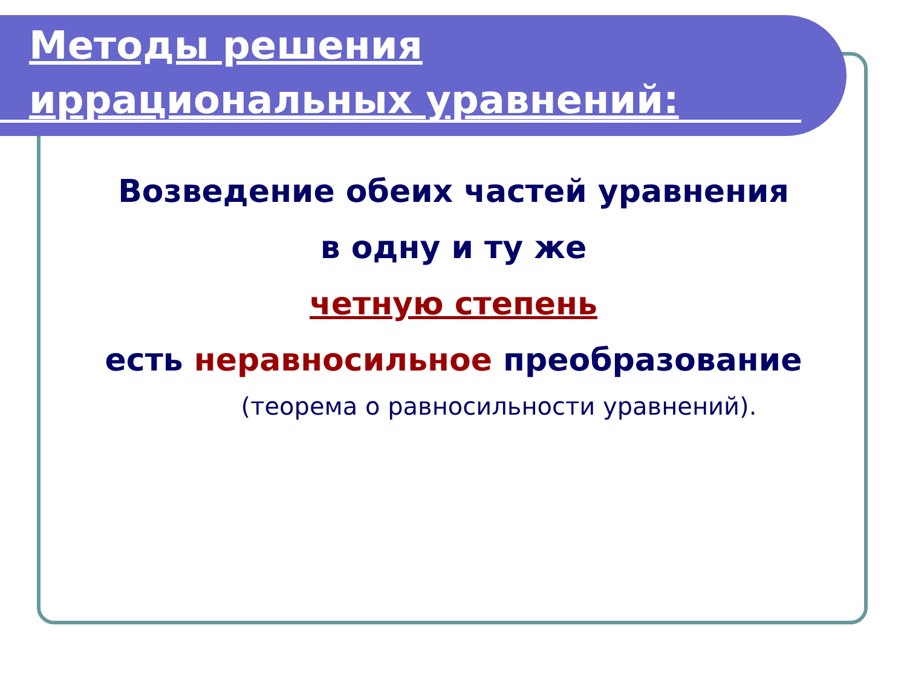Методы решения
иррациональных уравнений:
Возведение обеих частей уравнения
в одну и ту же
четную степень
есть неравносильное преобразование
(теорема о равносильности уравнений).